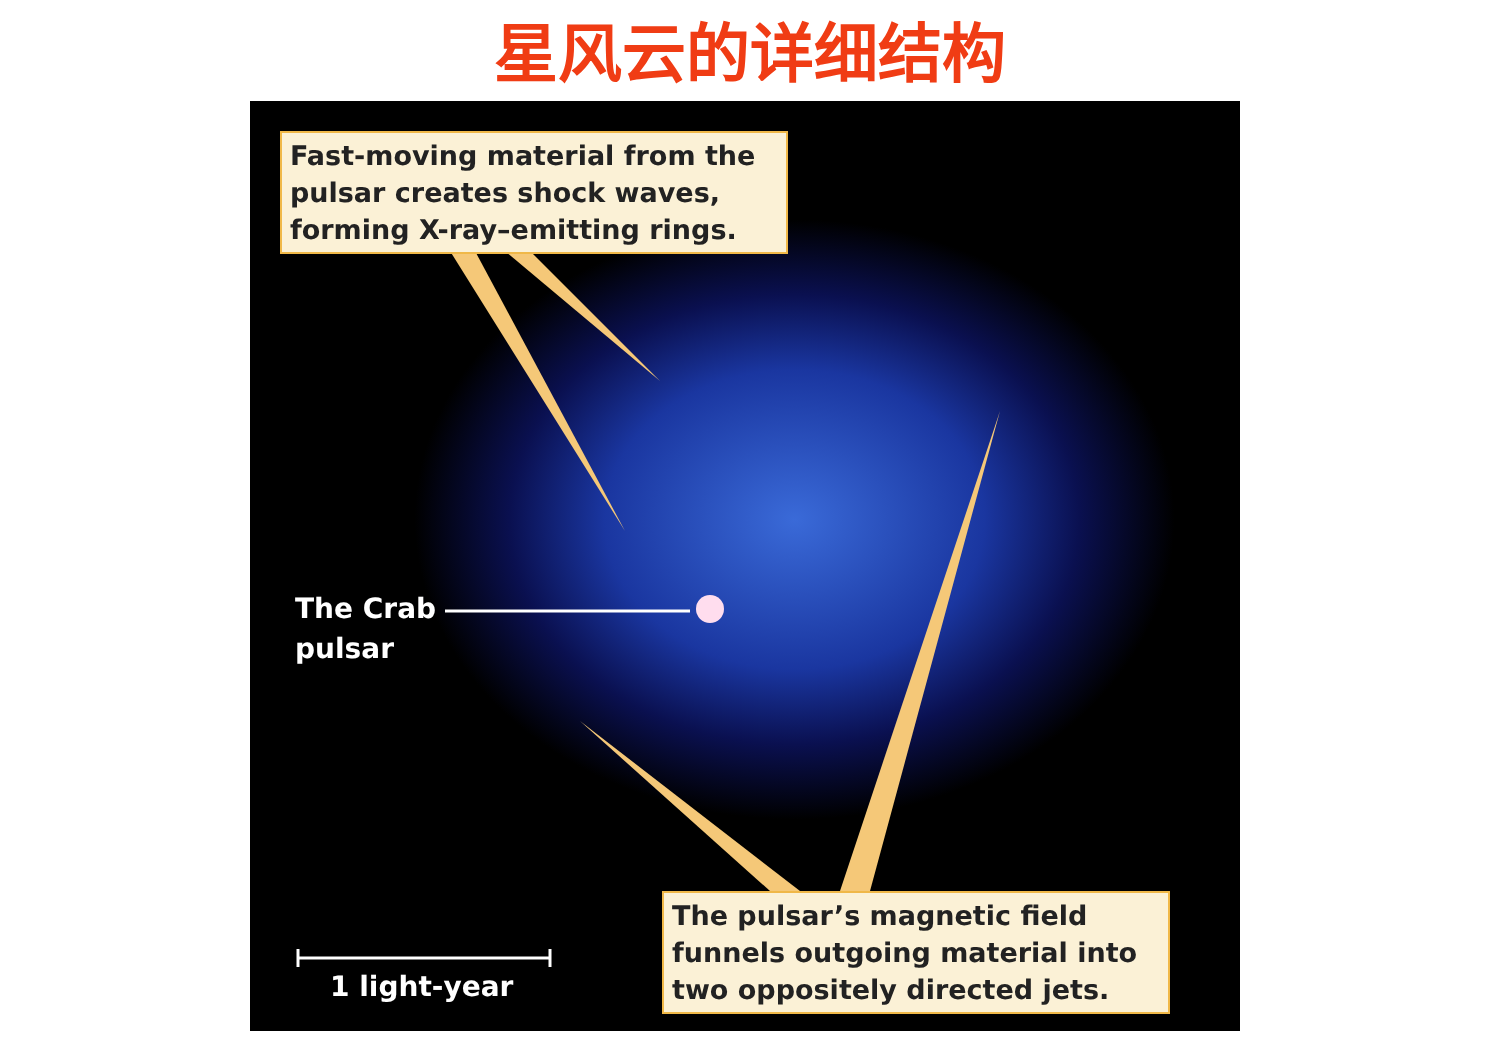星风云的详细结构
Fast-moving material from the pulsar creates shock waves, forming X-ray–emitting rings.
The Crab
pulsar
1 light-year
The pulsar’s magnetic field funnels outgoing material into two oppositely directed jets.